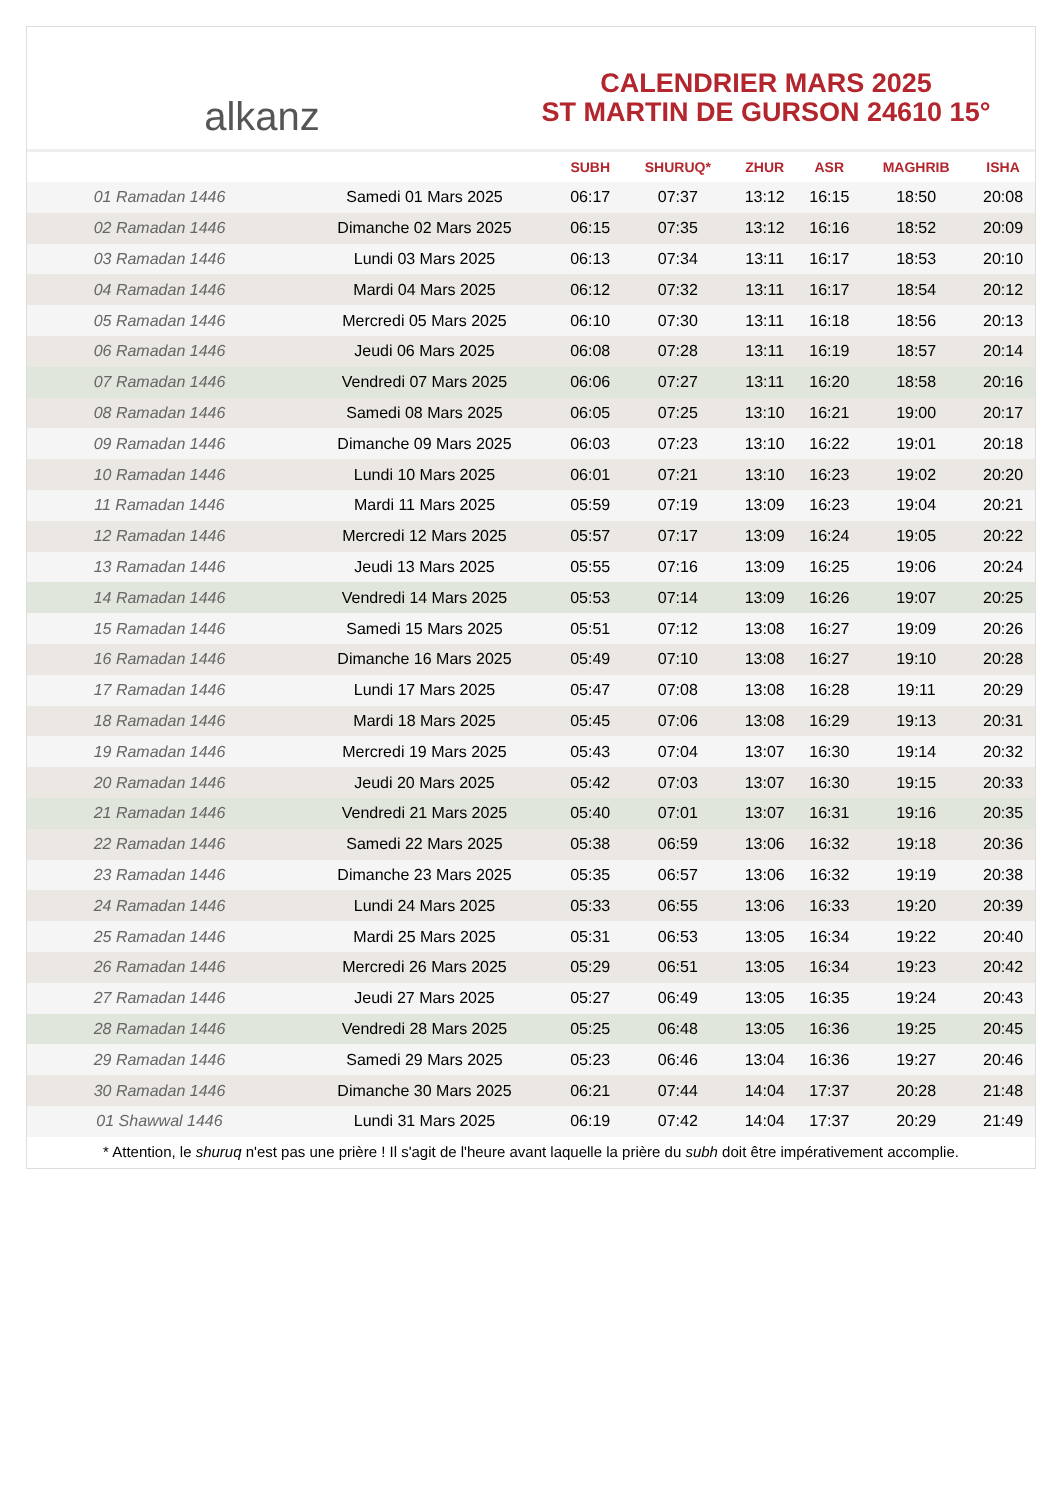alkanz
CALENDRIER MARS 2025
ST MARTIN DE GURSON 24610 15°
| | | SUBH | SHURUQ* | ZHUR | ASR | MAGHRIB | ISHA |
| --- | --- | --- | --- | --- | --- | --- | --- |
| 01 Ramadan 1446 | Samedi 01 Mars 2025 | 06:17 | 07:37 | 13:12 | 16:15 | 18:50 | 20:08 |
| 02 Ramadan 1446 | Dimanche 02 Mars 2025 | 06:15 | 07:35 | 13:12 | 16:16 | 18:52 | 20:09 |
| 03 Ramadan 1446 | Lundi 03 Mars 2025 | 06:13 | 07:34 | 13:11 | 16:17 | 18:53 | 20:10 |
| 04 Ramadan 1446 | Mardi 04 Mars 2025 | 06:12 | 07:32 | 13:11 | 16:17 | 18:54 | 20:12 |
| 05 Ramadan 1446 | Mercredi 05 Mars 2025 | 06:10 | 07:30 | 13:11 | 16:18 | 18:56 | 20:13 |
| 06 Ramadan 1446 | Jeudi 06 Mars 2025 | 06:08 | 07:28 | 13:11 | 16:19 | 18:57 | 20:14 |
| 07 Ramadan 1446 | Vendredi 07 Mars 2025 | 06:06 | 07:27 | 13:11 | 16:20 | 18:58 | 20:16 |
| 08 Ramadan 1446 | Samedi 08 Mars 2025 | 06:05 | 07:25 | 13:10 | 16:21 | 19:00 | 20:17 |
| 09 Ramadan 1446 | Dimanche 09 Mars 2025 | 06:03 | 07:23 | 13:10 | 16:22 | 19:01 | 20:18 |
| 10 Ramadan 1446 | Lundi 10 Mars 2025 | 06:01 | 07:21 | 13:10 | 16:23 | 19:02 | 20:20 |
| 11 Ramadan 1446 | Mardi 11 Mars 2025 | 05:59 | 07:19 | 13:09 | 16:23 | 19:04 | 20:21 |
| 12 Ramadan 1446 | Mercredi 12 Mars 2025 | 05:57 | 07:17 | 13:09 | 16:24 | 19:05 | 20:22 |
| 13 Ramadan 1446 | Jeudi 13 Mars 2025 | 05:55 | 07:16 | 13:09 | 16:25 | 19:06 | 20:24 |
| 14 Ramadan 1446 | Vendredi 14 Mars 2025 | 05:53 | 07:14 | 13:09 | 16:26 | 19:07 | 20:25 |
| 15 Ramadan 1446 | Samedi 15 Mars 2025 | 05:51 | 07:12 | 13:08 | 16:27 | 19:09 | 20:26 |
| 16 Ramadan 1446 | Dimanche 16 Mars 2025 | 05:49 | 07:10 | 13:08 | 16:27 | 19:10 | 20:28 |
| 17 Ramadan 1446 | Lundi 17 Mars 2025 | 05:47 | 07:08 | 13:08 | 16:28 | 19:11 | 20:29 |
| 18 Ramadan 1446 | Mardi 18 Mars 2025 | 05:45 | 07:06 | 13:08 | 16:29 | 19:13 | 20:31 |
| 19 Ramadan 1446 | Mercredi 19 Mars 2025 | 05:43 | 07:04 | 13:07 | 16:30 | 19:14 | 20:32 |
| 20 Ramadan 1446 | Jeudi 20 Mars 2025 | 05:42 | 07:03 | 13:07 | 16:30 | 19:15 | 20:33 |
| 21 Ramadan 1446 | Vendredi 21 Mars 2025 | 05:40 | 07:01 | 13:07 | 16:31 | 19:16 | 20:35 |
| 22 Ramadan 1446 | Samedi 22 Mars 2025 | 05:38 | 06:59 | 13:06 | 16:32 | 19:18 | 20:36 |
| 23 Ramadan 1446 | Dimanche 23 Mars 2025 | 05:35 | 06:57 | 13:06 | 16:32 | 19:19 | 20:38 |
| 24 Ramadan 1446 | Lundi 24 Mars 2025 | 05:33 | 06:55 | 13:06 | 16:33 | 19:20 | 20:39 |
| 25 Ramadan 1446 | Mardi 25 Mars 2025 | 05:31 | 06:53 | 13:05 | 16:34 | 19:22 | 20:40 |
| 26 Ramadan 1446 | Mercredi 26 Mars 2025 | 05:29 | 06:51 | 13:05 | 16:34 | 19:23 | 20:42 |
| 27 Ramadan 1446 | Jeudi 27 Mars 2025 | 05:27 | 06:49 | 13:05 | 16:35 | 19:24 | 20:43 |
| 28 Ramadan 1446 | Vendredi 28 Mars 2025 | 05:25 | 06:48 | 13:05 | 16:36 | 19:25 | 20:45 |
| 29 Ramadan 1446 | Samedi 29 Mars 2025 | 05:23 | 06:46 | 13:04 | 16:36 | 19:27 | 20:46 |
| 30 Ramadan 1446 | Dimanche 30 Mars 2025 | 06:21 | 07:44 | 14:04 | 17:37 | 20:28 | 21:48 |
| 01 Shawwal 1446 | Lundi 31 Mars 2025 | 06:19 | 07:42 | 14:04 | 17:37 | 20:29 | 21:49 |
* Attention, le shuruq n'est pas une prière ! Il s'agit de l'heure avant laquelle la prière du subh doit être impérativement accomplie.